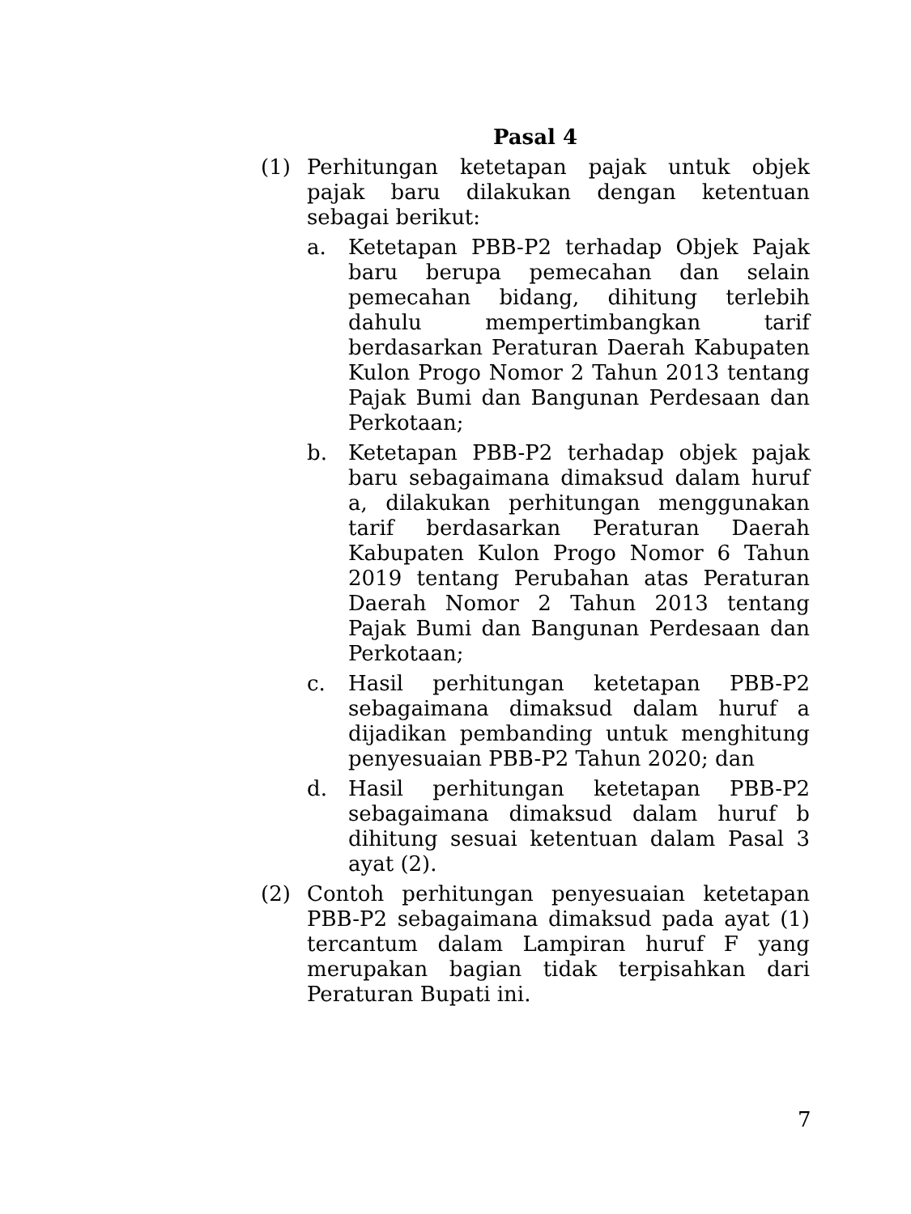Pasal 4
(1) Perhitungan ketetapan pajak untuk objek pajak baru dilakukan dengan ketentuan sebagai berikut:
a. Ketetapan PBB-P2 terhadap Objek Pajak baru berupa pemecahan dan selain pemecahan bidang, dihitung terlebih dahulu mempertimbangkan tarif berdasarkan Peraturan Daerah Kabupaten Kulon Progo Nomor 2 Tahun 2013 tentang Pajak Bumi dan Bangunan Perdesaan dan Perkotaan;
b. Ketetapan PBB-P2 terhadap objek pajak baru sebagaimana dimaksud dalam huruf a, dilakukan perhitungan menggunakan tarif berdasarkan Peraturan Daerah Kabupaten Kulon Progo Nomor 6 Tahun 2019 tentang Perubahan atas Peraturan Daerah Nomor 2 Tahun 2013 tentang Pajak Bumi dan Bangunan Perdesaan dan Perkotaan;
c. Hasil perhitungan ketetapan PBB-P2 sebagaimana dimaksud dalam huruf a dijadikan pembanding untuk menghitung penyesuaian PBB-P2 Tahun 2020; dan
d. Hasil perhitungan ketetapan PBB-P2 sebagaimana dimaksud dalam huruf b dihitung sesuai ketentuan dalam Pasal 3 ayat (2).
(2) Contoh perhitungan penyesuaian ketetapan PBB-P2 sebagaimana dimaksud pada ayat (1) tercantum dalam Lampiran huruf F yang merupakan bagian tidak terpisahkan dari Peraturan Bupati ini.
7